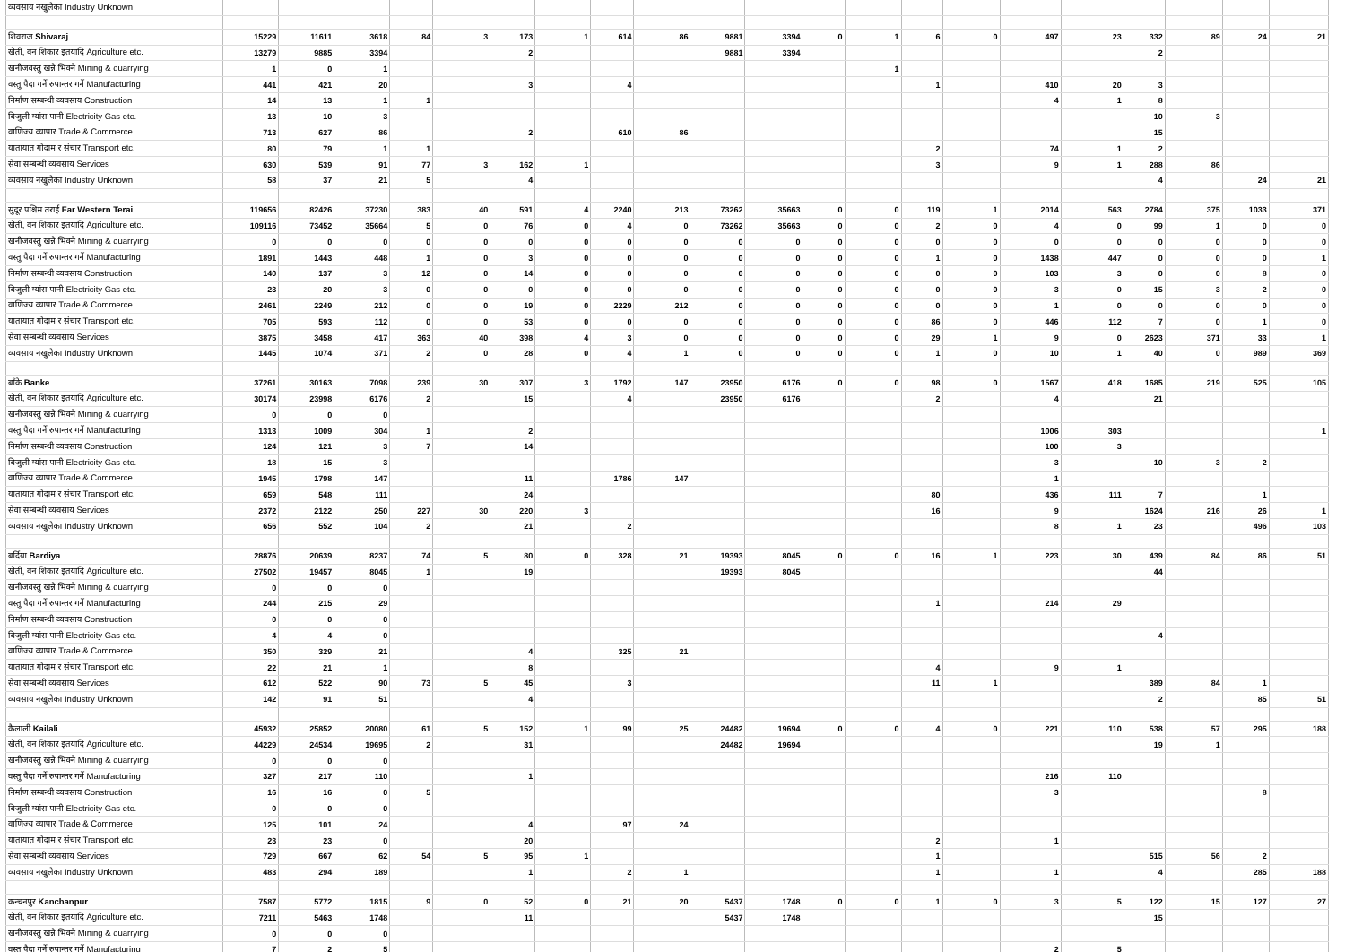| व्यवसाय नखुलेका Industry Unknown | | | | | | | | | | | | | | | | | | | | | |
| शिवराज Shivaraj | 15229 | 11611 | 3618 | 84 | 3 | 173 | 1 | 614 | 86 | 9881 | 3394 | 0 | 1 | 6 | 0 | 497 | 23 | 332 | 89 | 24 | 21 |
| खेती, वन शिकार इतयादि Agriculture etc. | 13279 | 9885 | 3394 | | | 2 | | | | 9881 | 3394 | | | | | | | 2 | | | |
| खनीजवस्तु खन्ने भिक्ने Mining & quarrying | 1 | 0 | 1 | | | | | | | | | | 1 | | | | | | | | |
| वस्तु पैदा गर्ने रुपान्तर गर्ने Manufacturing | 441 | 421 | 20 | | | 3 | | 4 | | | | | | 1 | | 410 | 20 | 3 | | | |
| निर्माण सम्बन्धी व्यवसाय Construction | 14 | 13 | 1 | 1 | | | | | | | | | | | | 4 | 1 | 8 | | | |
| बिजुली ग्यांस पानी Electricity Gas etc. | 13 | 10 | 3 | | | | | | | | | | | | | | | 10 | 3 | | |
| वाणिज्य व्यापार Trade & Commerce | 713 | 627 | 86 | | | 2 | | 610 | 86 | | | | | | | | | 15 | | | |
| यातायात गोदाम र संचार Transport etc. | 80 | 79 | 1 | 1 | | | | | | | | | | 2 | | 74 | 1 | 2 | | | |
| सेवा सम्बन्धी व्यवसाय Services | 630 | 539 | 91 | 77 | 3 | 162 | 1 | | | | | | | 3 | | 9 | 1 | 288 | 86 | | |
| व्यवसाय नखुलेका Industry Unknown | 58 | 37 | 21 | 5 | | 4 | | | | | | | | | | | | 4 | | 24 | 21 |
| सुदूर पश्चिम तराई Far Western Terai | 119656 | 82426 | 37230 | 383 | 40 | 591 | 4 | 2240 | 213 | 73262 | 35663 | 0 | 0 | 119 | 1 | 2014 | 563 | 2784 | 375 | 1033 | 371 |
| खेती, वन शिकार इतयादि Agriculture etc. | 109116 | 73452 | 35664 | 5 | 0 | 76 | 0 | 4 | 0 | 73262 | 35663 | 0 | 0 | 2 | 0 | 4 | 0 | 99 | 1 | 0 | 0 |
| खनीजवस्तु खन्ने भिक्ने Mining & quarrying | 0 | 0 | 0 | 0 | 0 | 0 | 0 | 0 | 0 | 0 | 0 | 0 | 0 | 0 | 0 | 0 | 0 | 0 | 0 | 0 | 0 |
| वस्तु पैदा गर्ने रुपान्तर गर्ने Manufacturing | 1891 | 1443 | 448 | 1 | 0 | 3 | 0 | 0 | 0 | 0 | 0 | 0 | 0 | 1 | 0 | 1438 | 447 | 0 | 0 | 0 | 1 |
| निर्माण सम्बन्धी व्यवसाय Construction | 140 | 137 | 3 | 12 | 0 | 14 | 0 | 0 | 0 | 0 | 0 | 0 | 0 | 0 | 0 | 103 | 3 | 0 | 0 | 8 | 0 |
| बिजुली ग्यांस पानी Electricity Gas etc. | 23 | 20 | 3 | 0 | 0 | 0 | 0 | 0 | 0 | 0 | 0 | 0 | 0 | 0 | 0 | 3 | 0 | 15 | 3 | 2 | 0 |
| वाणिज्य व्यापार Trade & Commerce | 2461 | 2249 | 212 | 0 | 0 | 19 | 0 | 2229 | 212 | 0 | 0 | 0 | 0 | 0 | 0 | 1 | 0 | 0 | 0 | 0 | 0 |
| यातायात गोदाम र संचार Transport etc. | 705 | 593 | 112 | 0 | 0 | 53 | 0 | 0 | 0 | 0 | 0 | 0 | 0 | 86 | 0 | 446 | 112 | 7 | 0 | 1 | 0 |
| सेवा सम्बन्धी व्यवसाय Services | 3875 | 3458 | 417 | 363 | 40 | 398 | 4 | 3 | 0 | 0 | 0 | 0 | 0 | 29 | 1 | 9 | 0 | 2623 | 371 | 33 | 1 |
| व्यवसाय नखुलेका Industry Unknown | 1445 | 1074 | 371 | 2 | 0 | 28 | 0 | 4 | 1 | 0 | 0 | 0 | 0 | 1 | 0 | 10 | 1 | 40 | 0 | 989 | 369 |
| बाँके Banke | 37261 | 30163 | 7098 | 239 | 30 | 307 | 3 | 1792 | 147 | 23950 | 6176 | 0 | 0 | 98 | 0 | 1567 | 418 | 1685 | 219 | 525 | 105 |
| खेती, वन शिकार इतयादि Agriculture etc. | 30174 | 23998 | 6176 | 2 | | 15 | | 4 | | 23950 | 6176 | | | 2 | | 4 | | 21 | | | |
| खनीजवस्तु खन्ने भिक्ने Mining & quarrying | 0 | 0 | 0 | | | | | | | | | | | | | | | | | | |
| वस्तु पैदा गर्ने रुपान्तर गर्ने Manufacturing | 1313 | 1009 | 304 | 1 | | 2 | | | | | | | | | | 1006 | 303 | | | | 1 |
| निर्माण सम्बन्धी व्यवसाय Construction | 124 | 121 | 3 | 7 | | 14 | | | | | | | | | | 100 | 3 | | | | |
| बिजुली ग्यांस पानी Electricity Gas etc. | 18 | 15 | 3 | | | | | | | | | | | | | 3 | | 10 | 3 | 2 | |
| वाणिज्य व्यापार Trade & Commerce | 1945 | 1798 | 147 | | | 11 | | 1786 | 147 | | | | | | | 1 | | | | | |
| यातायात गोदाम र संचार Transport etc. | 659 | 548 | 111 | | | 24 | | | | | | | | 80 | | 436 | 111 | 7 | | 1 | |
| सेवा सम्बन्धी व्यवसाय Services | 2372 | 2122 | 250 | 227 | 30 | 220 | 3 | | | | | | | 16 | | 9 | | 1624 | 216 | 26 | 1 |
| व्यवसाय नखुलेका Industry Unknown | 656 | 552 | 104 | 2 | | 21 | | 2 | | | | | | | | 8 | 1 | 23 | | 496 | 103 |
| बर्दिया Bardiya | 28876 | 20639 | 8237 | 74 | 5 | 80 | 0 | 328 | 21 | 19393 | 8045 | 0 | 0 | 16 | 1 | 223 | 30 | 439 | 84 | 86 | 51 |
| खेती, वन शिकार इतयादि Agriculture etc. | 27502 | 19457 | 8045 | 1 | | 19 | | | | 19393 | 8045 | | | | | | | 44 | | | |
| खनीजवस्तु खन्ने भिक्ने Mining & quarrying | 0 | 0 | 0 | | | | | | | | | | | | | | | | | | |
| वस्तु पैदा गर्ने रुपान्तर गर्ने Manufacturing | 244 | 215 | 29 | | | | | | | | | | | 1 | | 214 | 29 | | | | |
| निर्माण सम्बन्धी व्यवसाय Construction | 0 | 0 | 0 | | | | | | | | | | | | | | | | | | |
| बिजुली ग्यांस पानी Electricity Gas etc. | 4 | 4 | 0 | | | | | | | | | | | | | | | 4 | | | |
| वाणिज्य व्यापार Trade & Commerce | 350 | 329 | 21 | | | 4 | | 325 | 21 | | | | | | | | | | | | |
| यातायात गोदाम र संचार Transport etc. | 22 | 21 | 1 | | | 8 | | | | | | | | 4 | | 9 | 1 | | | | |
| सेवा सम्बन्धी व्यवसाय Services | 612 | 522 | 90 | 73 | 5 | 45 | | 3 | | | | | | 11 | 1 | | | 389 | 84 | 1 | |
| व्यवसाय नखुलेका Industry Unknown | 142 | 91 | 51 | | | 4 | | | | | | | | | | | | 2 | | 85 | 51 |
| कैलाली Kailali | 45932 | 25852 | 20080 | 61 | 5 | 152 | 1 | 99 | 25 | 24482 | 19694 | 0 | 0 | 4 | 0 | 221 | 110 | 538 | 57 | 295 | 188 |
| खेती, वन शिकार इतयादि Agriculture etc. | 44229 | 24534 | 19695 | 2 | | 31 | | | | 24482 | 19694 | | | | | | | 19 | 1 | | |
| खनीजवस्तु खन्ने भिक्ने Mining & quarrying | 0 | 0 | 0 | | | | | | | | | | | | | | | | | | |
| वस्तु पैदा गर्ने रुपान्तर गर्ने Manufacturing | 327 | 217 | 110 | | | 1 | | | | | | | | | | 216 | 110 | | | | |
| निर्माण सम्बन्धी व्यवसाय Construction | 16 | 16 | 0 | 5 | | | | | | | | | | | | 3 | | | | 8 | |
| बिजुली ग्यांस पानी Electricity Gas etc. | 0 | 0 | 0 | | | | | | | | | | | | | | | | | | |
| वाणिज्य व्यापार Trade & Commerce | 125 | 101 | 24 | | | 4 | | 97 | 24 | | | | | | | | | | | | |
| यातायात गोदाम र संचार Transport etc. | 23 | 23 | 0 | | | 20 | | | | | | | | 2 | | 1 | | | | | |
| सेवा सम्बन्धी व्यवसाय Services | 729 | 667 | 62 | 54 | 5 | 95 | 1 | | | | | | | 1 | | | | 515 | 56 | 2 | |
| व्यवसाय नखुलेका Industry Unknown | 483 | 294 | 189 | | | 1 | | 2 | 1 | | | | | 1 | | 1 | | 4 | | 285 | 188 |
| कन्चनपुर Kanchanpur | 7587 | 5772 | 1815 | 9 | 0 | 52 | 0 | 21 | 20 | 5437 | 1748 | 0 | 0 | 1 | 0 | 3 | 5 | 122 | 15 | 127 | 27 |
| खेती, वन शिकार इतयादि Agriculture etc. | 7211 | 5463 | 1748 | | | 11 | | | | 5437 | 1748 | | | | | | | 15 | | | |
| खनीजवस्तु खन्ने भिक्ने Mining & quarrying | 0 | 0 | 0 | | | | | | | | | | | | | | | | | | |
| वस्तु पैदा गर्ने रुपान्तर गर्ने Manufacturing | 7 | 2 | 5 | | | | | | | | | | | | | 2 | 5 | | | | |